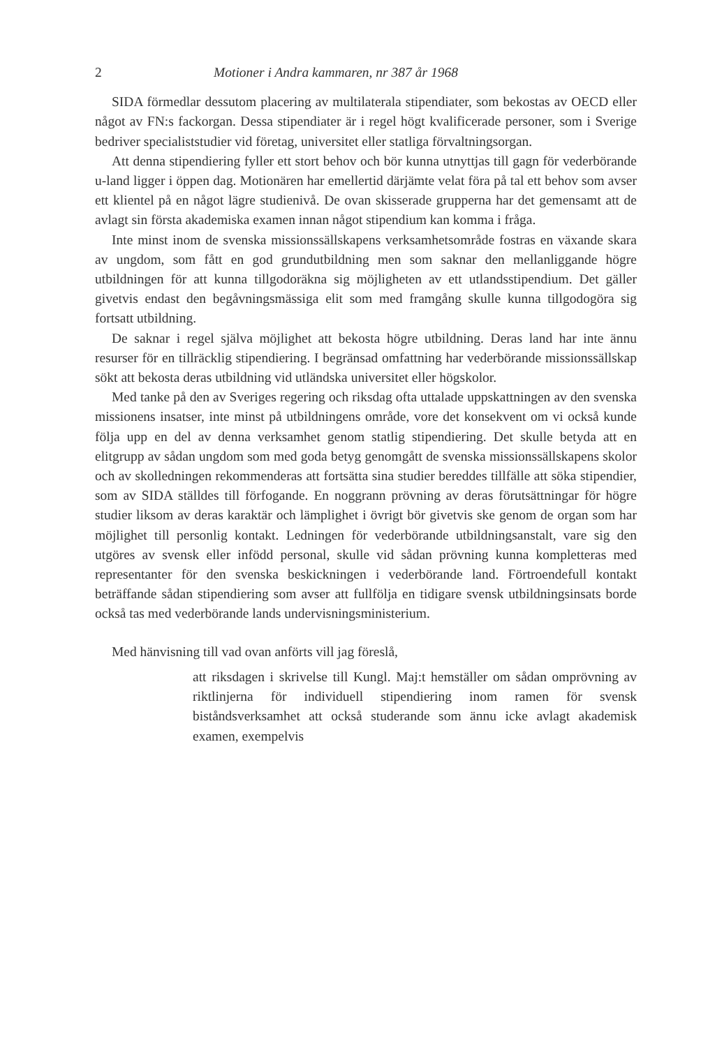2 Motioner i Andra kammaren, nr 387 år 1968
SIDA förmedlar dessutom placering av multilaterala stipendiater, som bekostas av OECD eller något av FN:s fackorgan. Dessa stipendiater är i regel högt kvalificerade personer, som i Sverige bedriver specialiststudier vid företag, universitet eller statliga förvaltningsorgan.
Att denna stipendiering fyller ett stort behov och bör kunna utnyttjas till gagn för vederbörande u-land ligger i öppen dag. Motionären har emellertid därjämte velat föra på tal ett behov som avser ett klientel på en något lägre studienivå. De ovan skisserade grupperna har det gemensamt att de avlagt sin första akademiska examen innan något stipendium kan komma i fråga.
Inte minst inom de svenska missionssällskapens verksamhetsområde fostras en växande skara av ungdom, som fått en god grundutbildning men som saknar den mellanliggande högre utbildningen för att kunna tillgodoräkna sig möjligheten av ett utlandsstipendium. Det gäller givetvis endast den begåvningsmässiga elit som med framgång skulle kunna tillgodogöra sig fortsatt utbildning.
De saknar i regel själva möjlighet att bekosta högre utbildning. Deras land har inte ännu resurser för en tillräcklig stipendiering. I begränsad omfattning har vederbörande missionssällskap sökt att bekosta deras utbildning vid utländska universitet eller högskolor.
Med tanke på den av Sveriges regering och riksdag ofta uttalade uppskattningen av den svenska missionens insatser, inte minst på utbildningens område, vore det konsekvent om vi också kunde följa upp en del av denna verksamhet genom statlig stipendiering. Det skulle betyda att en elitgrupp av sådan ungdom som med goda betyg genomgått de svenska missionssällskapens skolor och av skolledningen rekommenderas att fortsätta sina studier bereddes tillfälle att söka stipendier, som av SIDA ställdes till förfogande. En noggrann prövning av deras förutsättningar för högre studier liksom av deras karaktär och lämplighet i övrigt bör givetvis ske genom de organ som har möjlighet till personlig kontakt. Ledningen för vederbörande utbildningsanstalt, vare sig den utgöres av svensk eller infödd personal, skulle vid sådan prövning kunna kompletteras med representanter för den svenska beskickningen i vederbörande land. Förtroendefull kontakt beträffande sådan stipendiering som avser att fullfölja en tidigare svensk utbildningsinsats borde också tas med vederbörande lands undervisningsministerium.
Med hänvisning till vad ovan anförts vill jag föreslå,
att riksdagen i skrivelse till Kungl. Maj:t hemställer om sådan omprövning av riktlinjerna för individuell stipendiering inom ramen för svensk biståndsverksamhet att också studerande som ännu icke avlagt akademisk examen, exempelvis